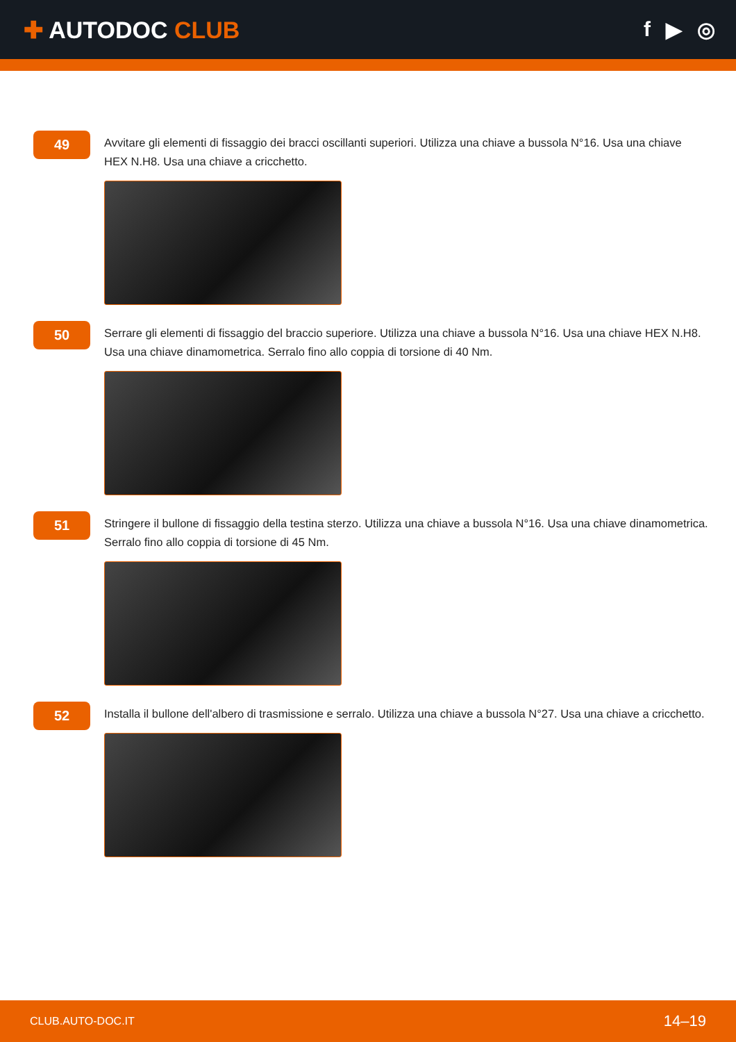✚ AUTODOC CLUB f ▶ ◎
49
Avvitare gli elementi di fissaggio dei bracci oscillanti superiori. Utilizza una chiave a bussola N°16. Usa una chiave HEX N.H8. Usa una chiave a cricchetto.
50
Serrare gli elementi di fissaggio del braccio superiore. Utilizza una chiave a bussola N°16. Usa una chiave HEX N.H8. Usa una chiave dinamometrica. Serralo fino allo coppia di torsione di 40 Nm.
51
Stringere il bullone di fissaggio della testina sterzo. Utilizza una chiave a bussola N°16. Usa una chiave dinamometrica. Serralo fino allo coppia di torsione di 45 Nm.
52
Installa il bullone dell'albero di trasmissione e serralo. Utilizza una chiave a bussola N°27. Usa una chiave a cricchetto.
CLUB.AUTO-DOC.IT 14–19